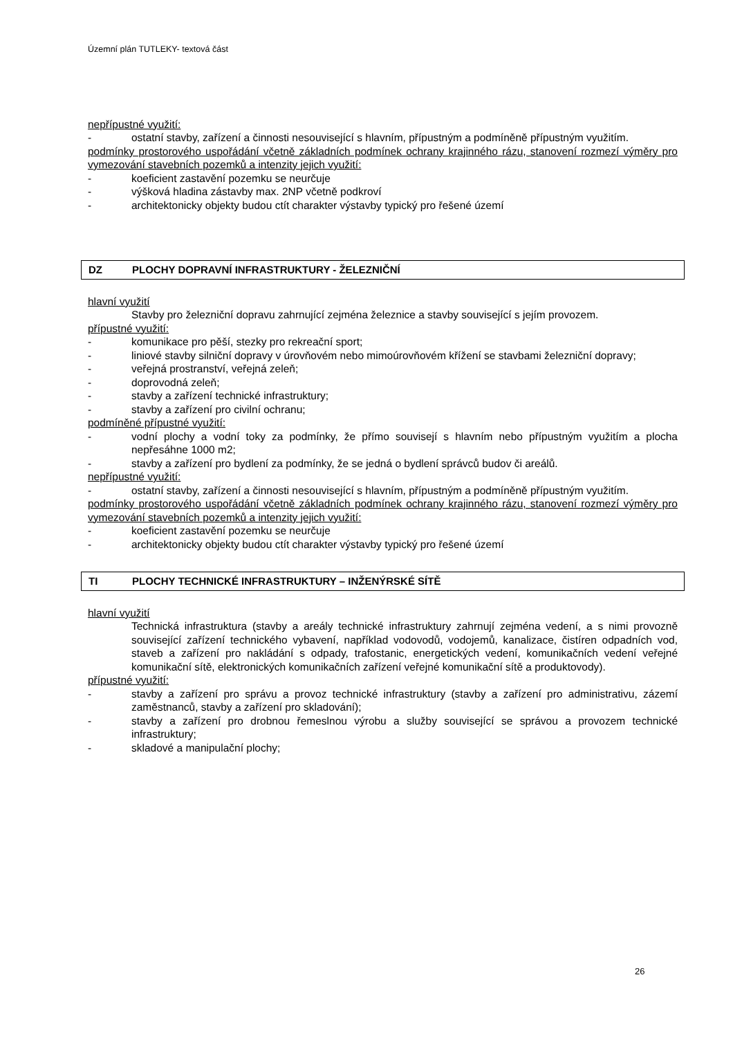Územní plán TUTLEKY- textová část
nepřípustné využití:
- ostatní stavby, zařízení a činnosti nesouvisející s hlavním, přípustným a podmíněně přípustným využitím.
podmínky prostorového uspořádání včetně základních podmínek ochrany krajinného rázu, stanovení rozmezí výměry pro vymezování stavebních pozemků a intenzity jejich využití:
- koeficient zastavění pozemku se neurčuje
- výšková hladina zástavby max. 2NP včetně podkroví
- architektonicky objekty budou ctít charakter výstavby typický pro řešené území
DZ PLOCHY DOPRAVNÍ INFRASTRUKTURY - ŽELEZNIČNÍ
hlavní využití
Stavby pro železniční dopravu zahrnující zejména železnice a stavby související s jejím provozem.
přípustné využití:
- komunikace pro pěší, stezky pro rekreační sport;
- liniové stavby silniční dopravy v úrovňovém nebo mimoúrovňovém křížení se stavbami železniční dopravy;
- veřejná prostranství, veřejná zeleň;
- doprovodná zeleň;
- stavby a zařízení technické infrastruktury;
- stavby a zařízení pro civilní ochranu;
podmíněné přípustné využití:
- vodní plochy a vodní toky za podmínky, že přímo souvisejí s hlavním nebo přípustným využitím a plocha nepřesáhne 1000 m2;
- stavby a zařízení pro bydlení za podmínky, že se jedná o bydlení správců budov či areálů.
nepřípustné využití:
- ostatní stavby, zařízení a činnosti nesouvisející s hlavním, přípustným a podmíněně přípustným využitím.
podmínky prostorového uspořádání včetně základních podmínek ochrany krajinného rázu, stanovení rozmezí výměry pro vymezování stavebních pozemků a intenzity jejich využití:
- koeficient zastavění pozemku se neurčuje
- architektonicky objekty budou ctít charakter výstavby typický pro řešené území
TI PLOCHY TECHNICKÉ INFRASTRUKTURY – INŽENÝRSKÉ SÍTĚ
hlavní využití
Technická infrastruktura (stavby a areály technické infrastruktury zahrnují zejména vedení, a s nimi provozně související zařízení technického vybavení, například vodovodů, vodojemů, kanalizace, čistíren odpadních vod, staveb a zařízení pro nakládání s odpady, trafostanic, energetických vedení, komunikačních vedení veřejné komunikační sítě, elektronických komunikačních zařízení veřejné komunikační sítě a produktovody).
přípustné využití:
- stavby a zařízení pro správu a provoz technické infrastruktury (stavby a zařízení pro administrativu, zázemí zaměstnanců, stavby a zařízení pro skladování);
- stavby a zařízení pro drobnou řemeslnou výrobu a služby související se správou a provozem technické infrastruktury;
- skladové a manipulační plochy;
26